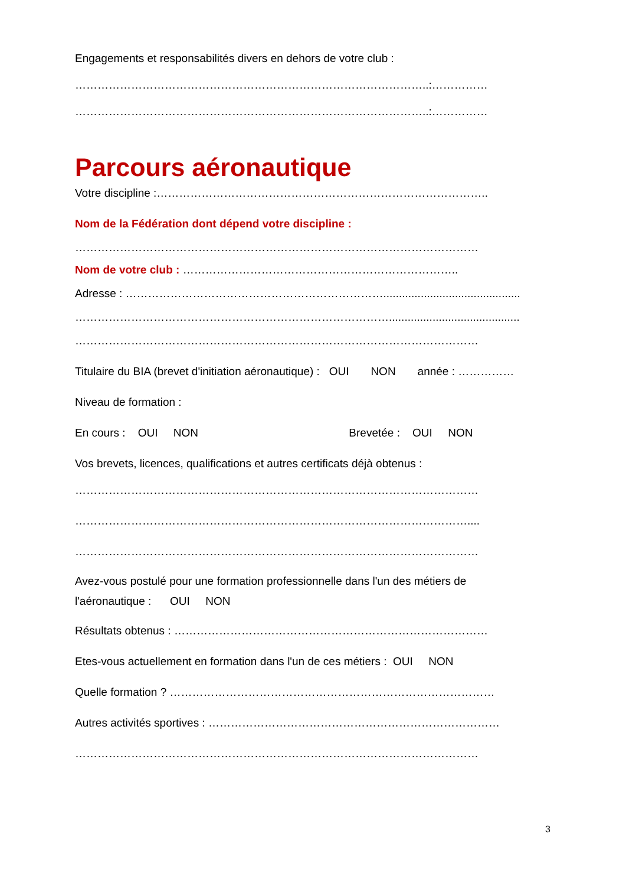Engagements et responsabilités divers en dehors de votre club :
…………………………………………………………………………………..:……………
…………………………………………………………………………………..:……………
Parcours aéronautique
Votre discipline :……………………………………………………………………………..
Nom de la Fédération dont dépend votre discipline :
………………………………………………………………………………………………
Nom de votre club : ………………………………………………………………..
Adresse : ……………………………………………………………............................................
…………………………………………………………………………..........................................
………………………………………………………………………………………………
Titulaire du BIA (brevet d'initiation aéronautique) : OUI NON année : ……………
Niveau de formation :
En cours : OUI NON Brevetée : OUI NON
Vos brevets, licences, qualifications et autres certificats déjà obtenus :
………………………………………………………………………………………………
……………………………………………………………………………………………....
………………………………………………………………………………………………
Avez-vous postulé pour une formation professionnelle dans l'un des métiers de
l'aéronautique : OUI NON
Résultats obtenus : …………………………………………………………………………
Etes-vous actuellement en formation dans l'un de ces métiers : OUI NON
Quelle formation ? ……………………………………………………………………………
Autres activités sportives : ……………………………………………………………………
………………………………………………………………………………………………
3